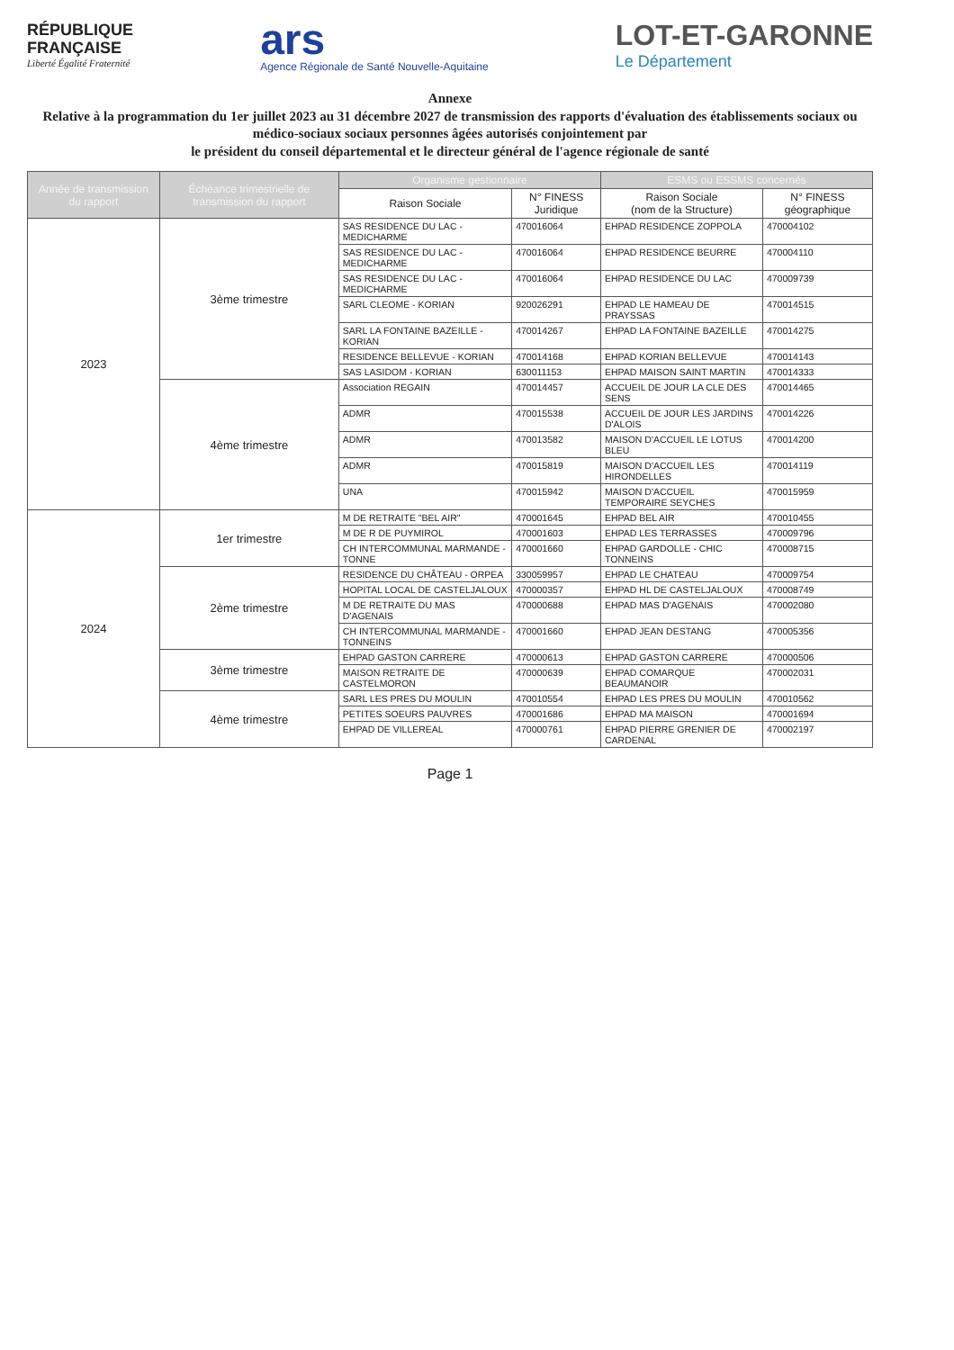RÉPUBLIQUE
FRANÇAISE
Liberté Égalité Fraternité
ars
Agence Régionale de Santé Nouvelle-Aquitaine
LOT-ET-GARONNE
Le Département
Annexe
Relative à la programmation du 1er juillet 2023 au 31 décembre 2027 de transmission des rapports d'évaluation des établissements sociaux ou médico-sociaux sociaux personnes âgées autorisés conjointement par
le président du conseil départemental et le directeur général de l'agence régionale de santé
| Année de transmission du rapport | Échéance trimestrielle de transmission du rapport | Organisme gestionnaire | | ESMS ou ESSMS concernés | |
| --- | --- | --- | --- | --- | --- |
| | | Raison Sociale | N° FINESS Juridique | Raison Sociale (nom de la Structure) | N° FINESS géographique |
| 2023 | 3ème trimestre | SAS RESIDENCE DU LAC - MEDICHARME | 470016064 | EHPAD RESIDENCE ZOPPOLA | 470004102 |
| | | SAS RESIDENCE DU LAC - MEDICHARME | 470016064 | EHPAD RESIDENCE BEURRE | 470004110 |
| | | SAS RESIDENCE DU LAC - MEDICHARME | 470016064 | EHPAD RESIDENCE DU LAC | 470009739 |
| | | SARL CLEOME - KORIAN | 920026291 | EHPAD LE HAMEAU DE PRAYSSAS | 470014515 |
| | | SARL LA FONTAINE BAZEILLE - KORIAN | 470014267 | EHPAD LA FONTAINE BAZEILLE | 470014275 |
| | | RESIDENCE BELLEVUE - KORIAN | 470014168 | EHPAD KORIAN BELLEVUE | 470014143 |
| | | SAS LASIDOM - KORIAN | 630011153 | EHPAD MAISON SAINT MARTIN | 470014333 |
| | 4ème trimestre | Association REGAIN | 470014457 | ACCUEIL DE JOUR LA CLE DES SENS | 470014465 |
| | | ADMR | 470015538 | ACCUEIL DE JOUR LES JARDINS D'ALOIS | 470014226 |
| | | ADMR | 470013582 | MAISON D'ACCUEIL LE LOTUS BLEU | 470014200 |
| | | ADMR | 470015819 | MAISON D'ACCUEIL LES HIRONDELLES | 470014119 |
| | | UNA | 470015942 | MAISON D'ACCUEIL TEMPORAIRE SEYCHES | 470015959 |
| 2024 | 1er trimestre | M DE RETRAITE "BEL AIR" | 470001645 | EHPAD BEL AIR | 470010455 |
| | | M DE R DE PUYMIROL | 470001603 | EHPAD LES TERRASSES | 470009796 |
| | | CH INTERCOMMUNAL MARMANDE - TONNE | 470001660 | EHPAD GARDOLLE - CHIC TONNEINS | 470008715 |
| | 2ème trimestre | RESIDENCE DU CHÂTEAU - ORPEA | 330059957 | EHPAD LE CHATEAU | 470009754 |
| | | HOPITAL LOCAL DE CASTELJALOUX | 470000357 | EHPAD HL DE CASTELJALOUX | 470008749 |
| | | M DE RETRAITE DU MAS D'AGENAIS | 470000688 | EHPAD MAS D'AGENAIS | 470002080 |
| | | CH INTERCOMMUNAL MARMANDE - TONNEINS | 470001660 | EHPAD JEAN DESTANG | 470005356 |
| | 3ème trimestre | EHPAD GASTON CARRERE | 470000613 | EHPAD GASTON CARRERE | 470000506 |
| | | MAISON RETRAITE DE CASTELMORON | 470000639 | EHPAD COMARQUE BEAUMANOIR | 470002031 |
| | 4ème trimestre | SARL LES PRES DU MOULIN | 470010554 | EHPAD LES PRES DU MOULIN | 470010562 |
| | | PETITES SOEURS PAUVRES | 470001686 | EHPAD MA MAISON | 470001694 |
| | | EHPAD DE VILLEREAL | 470000761 | EHPAD PIERRE GRENIER DE CARDENAL | 470002197 |
Page 1